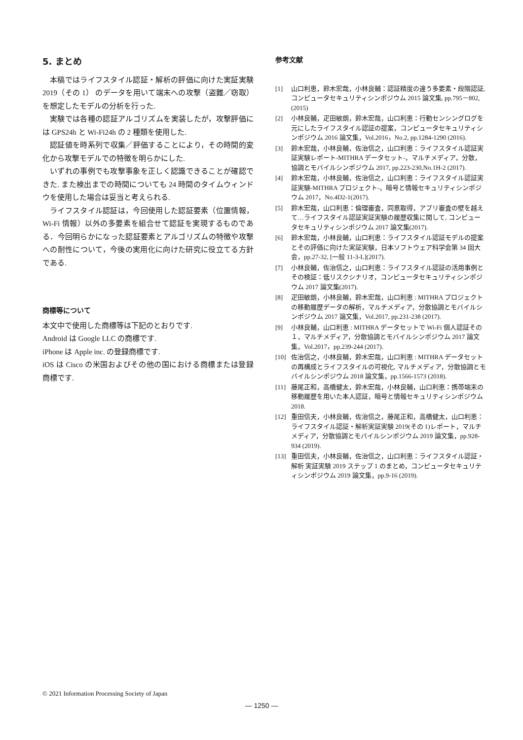5. まとめ
本稿ではライフスタイル認証・解析の評価に向けた実証実験 2019（その 1） のデータを用いて端末への攻撃（盗難／窃取）を想定したモデルの分析を行った.
実験では各種の認証アルゴリズムを実装したが，攻撃評価には GPS24h と Wi-Fi24h の 2 種類を使用した.
認証値を時系列で収集／評価することにより，その時間的変化から攻撃モデルでの特徴を明らかにした.
いずれの事例でも攻撃事象を正しく認識できることが確認できた. また検出までの時間についても 24 時間のタイムウィンドウを使用した場合は妥当と考えられる.
ライフスタイル認証は，今回使用した認証要素（位置情報，Wi-Fi 情報）以外の多要素を組合せて認証を実現するものである．今回明らかになった認証要素とアルゴリズムの特徴や攻撃への耐性について，今後の実用化に向けた研究に役立てる方針である.
商標等について
本文中で使用した商標等は下記のとおりです.
Android は Google LLC の商標です.
iPhone は Apple inc. の登録商標です.
iOS は Cisco の米国およびその他の国における商標または登録商標です.
参考文献
[1] 山口利恵，鈴木宏哉，小林良輔：認証精度の違う多要素・段階認証, コンピュータセキュリティシンポジウム 2015 論文集, pp.795－802, (2015)
[2] 小林良輔，疋田敏朗，鈴木宏哉，山口利恵：行動センシングログを元にしたライフスタイル認証の提案，コンピュータセキュリティシンポジウム 2016 論文集，Vol.2016，No.2, pp.1284-1290 (2016).
[3] 鈴木宏哉，小林良輔，佐治信之，山口利恵：ライフスタイル認証実証実験レポート-MITHRA データセット-，マルチメディア，分散，協調とモバイルシンポジウム 2017, pp.223-230,No.1H-2 (2017).
[4] 鈴木宏哉，小林良輔，佐治信之，山口利恵：ライフスタイル認証実証実験-MITHRA プロジェクト-，暗号と情報セキュリティシンポジウム 2017，No.4D2-1(2017).
[5] 鈴木宏哉，山口利恵：倫理審査，同意取得，アプリ審査の壁を越えて…ライフスタイル認証実証実験の履歴収集に関して, コンピュータセキュリティシンポジウム 2017 論文集(2017).
[6] 鈴木宏哉，小林良輔，山口利恵：ライフスタイル認証モデルの提案とその評価に向けた実証実験，日本ソフトウェア科学会第 34 回大会，pp.27-32, [一般 11-3-L](2017).
[7] 小林良輔，佐治信之，山口利恵：ライフスタイル認証の活用事例とその検証：低リスクシナリオ，コンピュータセキュリティシンポジウム 2017 論文集(2017).
[8] 疋田敏朗，小林良輔，鈴木宏哉，山口利恵 : MITHRA プロジェクトの移動履歴データの解析，マルチメディア，分散協調とモバイルシンポジウム 2017 論文集，Vol.2017, pp.231-238 (2017).
[9] 小林良輔，山口利恵 : MITHRA データセットで Wi-Fi 個人認証その１，マルチメディア，分散協調とモバイルシンポジウム 2017 論文集，Vol.2017，pp.239-244 (2017).
[10] 佐治信之，小林良輔，鈴木宏哉，山口利恵 : MITHRA データセットの再構成とライフスタイルの可視化, マルチメディア，分散協調とモバイルシンポジウム 2018 論文集，pp.1566-1573 (2018).
[11] 藤尾正和，高橋健太，鈴木宏哉，小林良輔，山口利恵：携帯端末の移動履歴を用いた本人認証，暗号と情報セキュリティシンポジウム 2018.
[12] 重田信夫，小林良輔，佐治信之，藤尾正和，高橋健太，山口利恵：ライフスタイル認証・解析実証実験 2019(その 1)レポート，マルチメディア，分散協調とモバイルシンポジウム 2019 論文集，pp.928-934 (2019).
[13] 重田信夫，小林良輔，佐治信之，山口利恵：ライフスタイル認証・解析 実証実験 2019 ステップ 1 のまとめ，コンピュータセキュリティシンポジウム 2019 論文集，pp.9-16 (2019).
© 2021 Information Processing Society of Japan
― 1250 ―